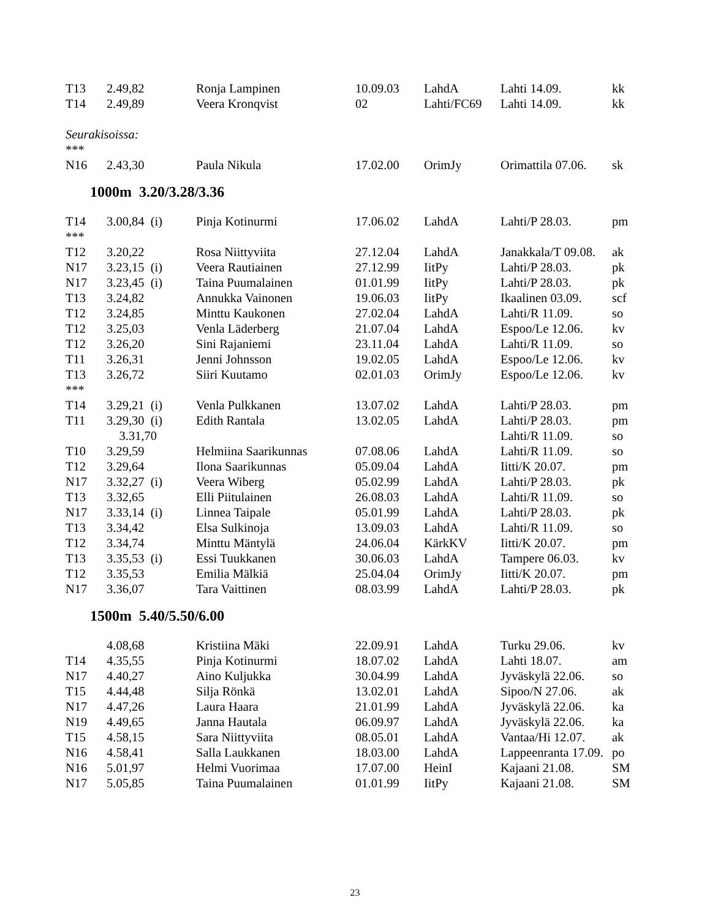| T13 | 2.49,82 | Ronja Lampinen | 10.09.03 | LahdA | Lahti 14.09. | kk |
| T14 | 2.49,89 | Veera Kronqvist | 02 | Lahti/FC69 | Lahti 14.09. | kk |
| Seurakisoissa: | | | | | | |
| *** | | | | | | |
| N16 | 2.43,30 | Paula Nikula | 17.02.00 | OrimJy | Orimattila 07.06. | sk |
1000m 3.20/3.28/3.36
| T14 | 3.00,84 (i) | Pinja Kotinurmi | 17.06.02 | LahdA | Lahti/P 28.03. | pm |
| *** | | | | | | |
| T12 | 3.20,22 | Rosa Niittyviita | 27.12.04 | LahdA | Janakkala/T 09.08. | ak |
| N17 | 3.23,15 (i) | Veera Rautiainen | 27.12.99 | IitPy | Lahti/P 28.03. | pk |
| N17 | 3.23,45 (i) | Taina Puumalainen | 01.01.99 | IitPy | Lahti/P 28.03. | pk |
| T13 | 3.24,82 | Annukka Vainonen | 19.06.03 | IitPy | Ikaalinen 03.09. | scf |
| T12 | 3.24,85 | Minttu Kaukonen | 27.02.04 | LahdA | Lahti/R 11.09. | so |
| T12 | 3.25,03 | Venla Läderberg | 21.07.04 | LahdA | Espoo/Le 12.06. | kv |
| T12 | 3.26,20 | Sini Rajaniemi | 23.11.04 | LahdA | Lahti/R 11.09. | so |
| T11 | 3.26,31 | Jenni Johnsson | 19.02.05 | LahdA | Espoo/Le 12.06. | kv |
| T13 | 3.26,72 | Siiri Kuutamo | 02.01.03 | OrimJy | Espoo/Le 12.06. | kv |
| *** | | | | | | |
| T14 | 3.29,21 (i) | Venla Pulkkanen | 13.07.02 | LahdA | Lahti/P 28.03. | pm |
| T11 | 3.29,30 (i) | Edith Rantala | 13.02.05 | LahdA | Lahti/P 28.03. | pm |
| | 3.31,70 | | | | Lahti/R 11.09. | so |
| T10 | 3.29,59 | Helmiina Saarikunnas | 07.08.06 | LahdA | Lahti/R 11.09. | so |
| T12 | 3.29,64 | Ilona Saarikunnas | 05.09.04 | LahdA | Iitti/K 20.07. | pm |
| N17 | 3.32,27 (i) | Veera Wiberg | 05.02.99 | LahdA | Lahti/P 28.03. | pk |
| T13 | 3.32,65 | Elli Piitulainen | 26.08.03 | LahdA | Lahti/R 11.09. | so |
| N17 | 3.33,14 (i) | Linnea Taipale | 05.01.99 | LahdA | Lahti/P 28.03. | pk |
| T13 | 3.34,42 | Elsa Sulkinoja | 13.09.03 | LahdA | Lahti/R 11.09. | so |
| T12 | 3.34,74 | Minttu Mäntylä | 24.06.04 | KärkKV | Iitti/K 20.07. | pm |
| T13 | 3.35,53 (i) | Essi Tuukkanen | 30.06.03 | LahdA | Tampere 06.03. | kv |
| T12 | 3.35,53 | Emilia Mälkiä | 25.04.04 | OrimJy | Iitti/K 20.07. | pm |
| N17 | 3.36,07 | Tara Vaittinen | 08.03.99 | LahdA | Lahti/P 28.03. | pk |
1500m 5.40/5.50/6.00
| | 4.08,68 | Kristiina Mäki | 22.09.91 | LahdA | Turku 29.06. | kv |
| T14 | 4.35,55 | Pinja Kotinurmi | 18.07.02 | LahdA | Lahti 18.07. | am |
| N17 | 4.40,27 | Aino Kuljukka | 30.04.99 | LahdA | Jyväskylä 22.06. | so |
| T15 | 4.44,48 | Silja Rönkä | 13.02.01 | LahdA | Sipoo/N 27.06. | ak |
| N17 | 4.47,26 | Laura Haara | 21.01.99 | LahdA | Jyväskylä 22.06. | ka |
| N19 | 4.49,65 | Janna Hautala | 06.09.97 | LahdA | Jyväskylä 22.06. | ka |
| T15 | 4.58,15 | Sara Niittyviita | 08.05.01 | LahdA | Vantaa/Hi 12.07. | ak |
| N16 | 4.58,41 | Salla Laukkanen | 18.03.00 | LahdA | Lappeenranta 17.09. | po |
| N16 | 5.01,97 | Helmi Vuorimaa | 17.07.00 | HeinI | Kajaani 21.08. | SM |
| N17 | 5.05,85 | Taina Puumalainen | 01.01.99 | IitPy | Kajaani 21.08. | SM |
23